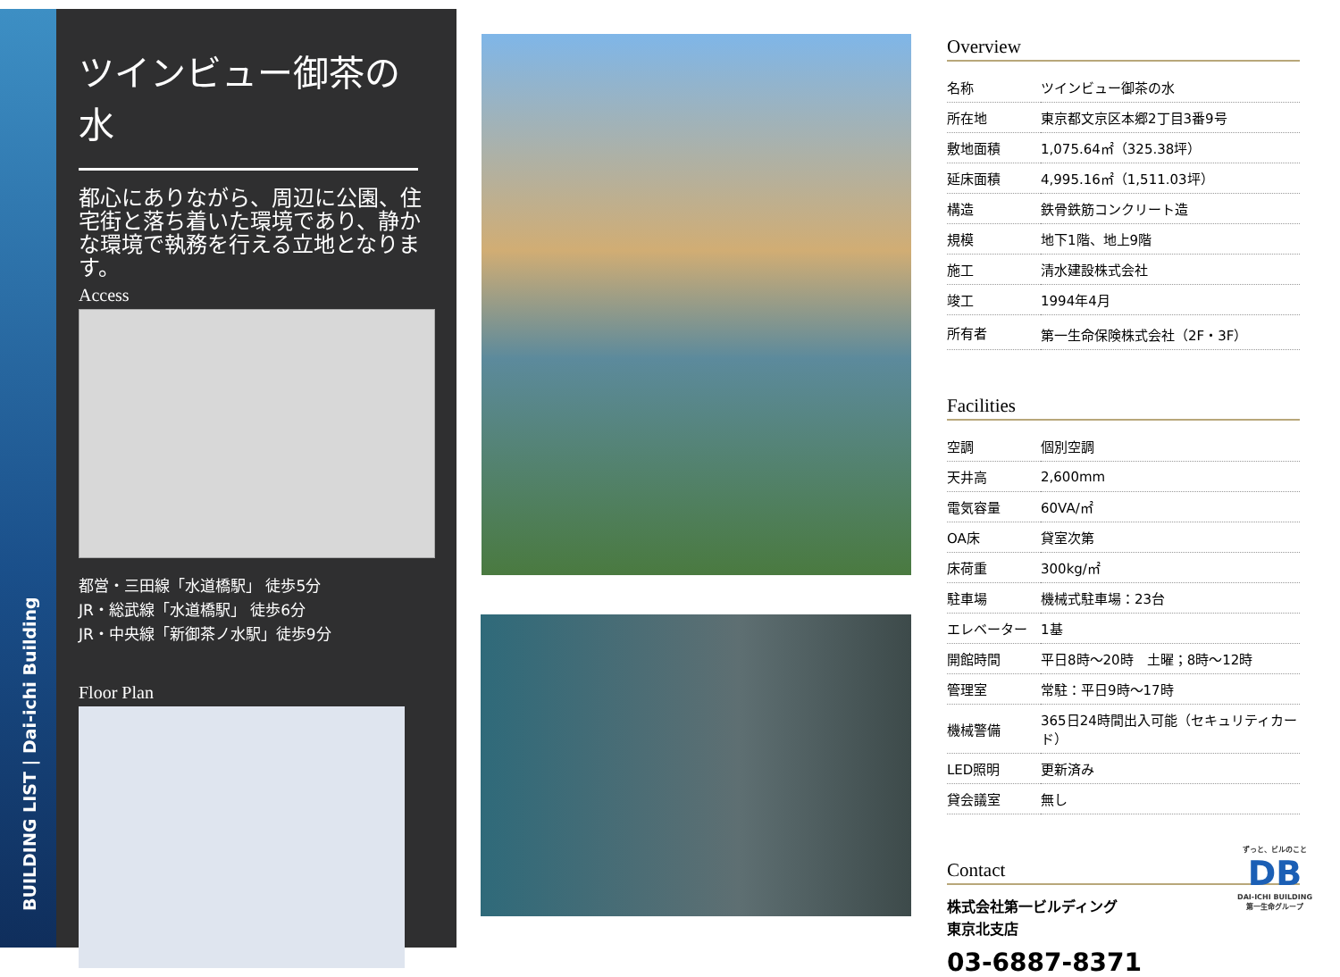BUILDING LIST | Dai-ichi Building
ツインビュー御茶の水
都心にありながら、周辺に公園、住宅街と落ち着いた環境であり、静かな環境で執務を行える立地となります。
Access
都営・三田線「水道橋駅」 徒歩5分
JR・総武線「水道橋駅」 徒歩6分
JR・中央線「新御茶ノ水駅」徒歩9分
Floor Plan
Overview
| 名称 | ツインビュー御茶の水 |
| 所在地 | 東京都文京区本郷2丁目3番9号 |
| 敷地面積 | 1,075.64㎡（325.38坪） |
| 延床面積 | 4,995.16㎡（1,511.03坪） |
| 構造 | 鉄骨鉄筋コンクリート造 |
| 規模 | 地下1階、地上9階 |
| 施工 | 清水建設株式会社 |
| 竣工 | 1994年4月 |
| 所有者 | 第一生命保険株式会社（2F・3F） |
Facilities
| 空調 | 個別空調 |
| 天井高 | 2,600mm |
| 電気容量 | 60VA/㎡ |
| OA床 | 貸室次第 |
| 床荷重 | 300kg/㎡ |
| 駐車場 | 機械式駐車場：23台 |
| エレベーター | 1基 |
| 開館時間 | 平日8時～20時 土曜；8時～12時 |
| 管理室 | 常駐：平日9時～17時 |
| 機械警備 | 365日24時間出入可能（セキュリティカード） |
| LED照明 | 更新済み |
| 貸会議室 | 無し |
Contact
株式会社第一ビルディング
東京北支店
03-6887-8371
ずっと、ビルのこと
DB
DAI-ICHI BUILDING
第一生命グループ